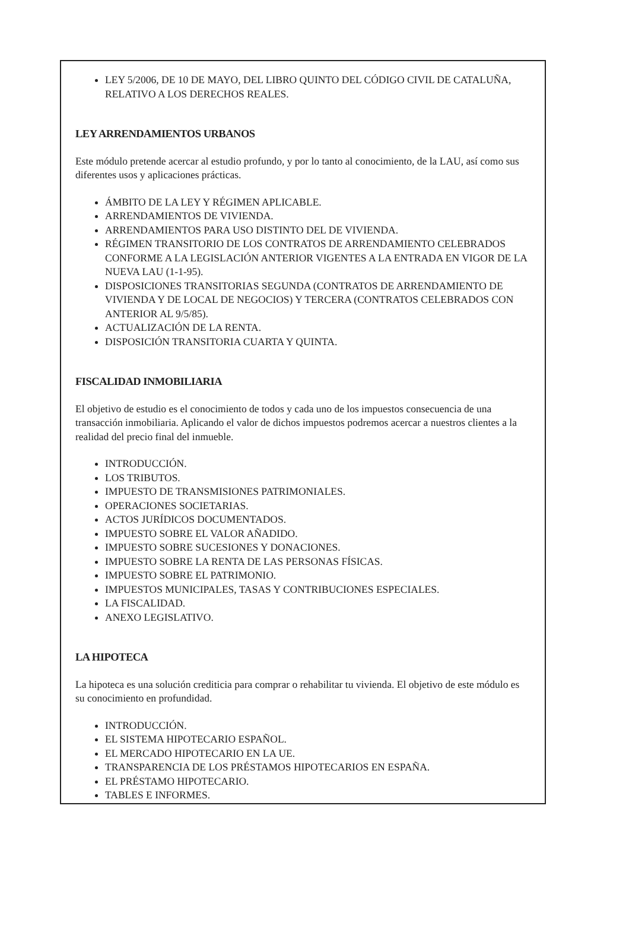LEY 5/2006, DE 10 DE MAYO, DEL LIBRO QUINTO DEL CÓDIGO CIVIL DE CATALUÑA, RELATIVO A LOS DERECHOS REALES.
LEY ARRENDAMIENTOS URBANOS
Este módulo pretende acercar al estudio profundo, y por lo tanto al conocimiento, de la LAU, así como sus diferentes usos y aplicaciones prácticas.
ÁMBITO DE LA LEY Y RÉGIMEN APLICABLE.
ARRENDAMIENTOS DE VIVIENDA.
ARRENDAMIENTOS PARA USO DISTINTO DEL DE VIVIENDA.
RÉGIMEN TRANSITORIO DE LOS CONTRATOS DE ARRENDAMIENTO CELEBRADOS CONFORME A LA LEGISLACIÓN ANTERIOR VIGENTES A LA ENTRADA EN VIGOR DE LA NUEVA LAU (1-1-95).
DISPOSICIONES TRANSITORIAS SEGUNDA (CONTRATOS DE ARRENDAMIENTO DE VIVIENDA Y DE LOCAL DE NEGOCIOS) Y TERCERA (CONTRATOS CELEBRADOS CON ANTERIOR AL 9/5/85).
ACTUALIZACIÓN DE LA RENTA.
DISPOSICIÓN TRANSITORIA CUARTA Y QUINTA.
FISCALIDAD INMOBILIARIA
El objetivo de estudio es el conocimiento de todos y cada uno de los impuestos consecuencia de una transacción inmobiliaria. Aplicando el valor de dichos impuestos podremos acercar a nuestros clientes a la realidad del precio final del inmueble.
INTRODUCCIÓN.
LOS TRIBUTOS.
IMPUESTO DE TRANSMISIONES PATRIMONIALES.
OPERACIONES SOCIETARIAS.
ACTOS JURÍDICOS DOCUMENTADOS.
IMPUESTO SOBRE EL VALOR AÑADIDO.
IMPUESTO SOBRE SUCESIONES Y DONACIONES.
IMPUESTO SOBRE LA RENTA DE LAS PERSONAS FÍSICAS.
IMPUESTO SOBRE EL PATRIMONIO.
IMPUESTOS MUNICIPALES, TASAS Y CONTRIBUCIONES ESPECIALES.
LA FISCALIDAD.
ANEXO LEGISLATIVO.
LA HIPOTECA
La hipoteca es una solución crediticia para comprar o rehabilitar tu vivienda. El objetivo de este módulo es su conocimiento en profundidad.
INTRODUCCIÓN.
EL SISTEMA HIPOTECARIO ESPAÑOL.
EL MERCADO HIPOTECARIO EN LA UE.
TRANSPARENCIA DE LOS PRÉSTAMOS HIPOTECARIOS EN ESPAÑA.
EL PRÉSTAMO HIPOTECARIO.
TABLES E INFORMES.